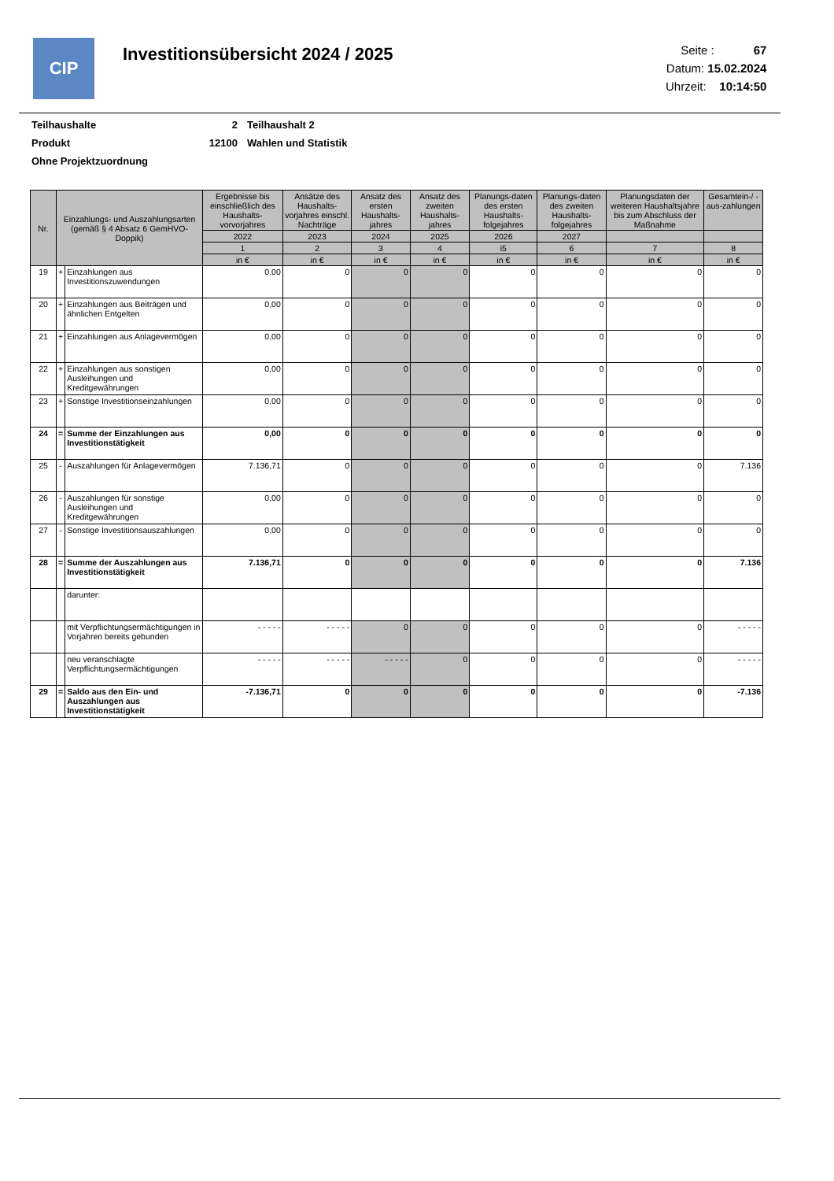CIP
Investitionsübersicht 2024 / 2025
Seite : 67
Datum: 15.02.2024
Uhrzeit: 10:14:50
| Teilhaushalte | 2 | Teilhaushalt 2 |
| Produkt | 12100 | Wahlen und Statistik |
| Ohne Projektzuordnung | | |
| Nr. | Einzahlungs- und Auszahlungsarten (gemäß § 4 Absatz 6 GemHVO-Doppik) | | Ergebnisse bis einschließlich des Haushalts-vorvorjahres | Ansätze des Haushalts-vorjahres einschl. Nachträge | Ansatz des ersten Haushalts-jahres | Ansatz des zweiten Haushalts-jahres | Planungs-daten des ersten Haushalts-folgejahres | Planungs-daten des zweiten Haushalts-folgejahres | Planungsdaten der weiteren Haushaltsjahre bis zum Abschluss der Maßnahme | Gesamtein-/ -aus-zahlungen |
| --- | --- | --- | --- | --- | --- | --- | --- | --- | --- | --- |
| | | | 2022 | 2023 | 2024 | 2025 | 2026 | 2027 | | |
| | | | 1 | 2 | 3 | 4 | i5 | 6 | 7 | 8 |
| | | | in € | in € | in € | in € | in € | in € | in € | in € |
| 19 | + | Einzahlungen aus Investitionszuwendungen | 0,00 | 0 | 0 | 0 | 0 | 0 | 0 | 0 |
| 20 | + | Einzahlungen aus Beiträgen und ähnlichen Entgelten | 0,00 | 0 | 0 | 0 | 0 | 0 | 0 | 0 |
| 21 | + | Einzahlungen aus Anlagevermögen | 0,00 | 0 | 0 | 0 | 0 | 0 | 0 | 0 |
| 22 | + | Einzahlungen aus sonstigen Ausleihungen und Kreditgewährungen | 0,00 | 0 | 0 | 0 | 0 | 0 | 0 | 0 |
| 23 | + | Sonstige Investitionseinzahlungen | 0,00 | 0 | 0 | 0 | 0 | 0 | 0 | 0 |
| 24 | = | Summe der Einzahlungen aus Investitionstätigkeit | 0,00 | 0 | 0 | 0 | 0 | 0 | 0 | 0 |
| 25 | - | Auszahlungen für Anlagevermögen | 7.136,71 | 0 | 0 | 0 | 0 | 0 | 0 | 7.136 |
| 26 | - | Auszahlungen für sonstige Ausleihungen und Kreditgewährungen | 0,00 | 0 | 0 | 0 | 0 | 0 | 0 | 0 |
| 27 | - | Sonstige Investitionsauszahlungen | 0,00 | 0 | 0 | 0 | 0 | 0 | 0 | 0 |
| 28 | = | Summe der Auszahlungen aus Investitionstätigkeit | 7.136,71 | 0 | 0 | 0 | 0 | 0 | 0 | 7.136 |
| | | darunter: | | | | | | | | |
| | | mit Verpflichtungsermächtigungen in Vorjahren bereits gebunden | - - - - - | - - - - - | 0 | 0 | 0 | 0 | 0 | - - - - - |
| | | neu veranschlagte Verpflichtungsermächtigungen | - - - - - | - - - - - | - - - - - | 0 | 0 | 0 | 0 | - - - - - |
| 29 | = | Saldo aus den Ein- und Auszahlungen aus Investitionstätigkeit | -7.136,71 | 0 | 0 | 0 | 0 | 0 | 0 | -7.136 |